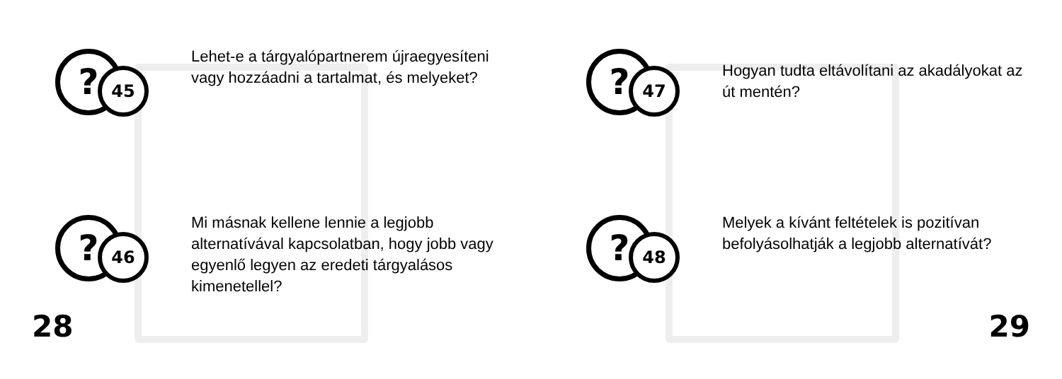? 45
Lehet-e a tárgyalópartnerem újraegyesíteni vagy hozzáadni a tartalmat, és melyeket?
? 46
Mi másnak kellene lennie a legjobb alternatívával kapcsolatban, hogy jobb vagy egyenlő legyen az eredeti tárgyalásos kimenetellel?
28
? 47
Hogyan tudta eltávolítani az akadályokat az út mentén?
? 48
Melyek a kívánt feltételek is pozitívan befolyásolhatják a legjobb alternatívát?
29